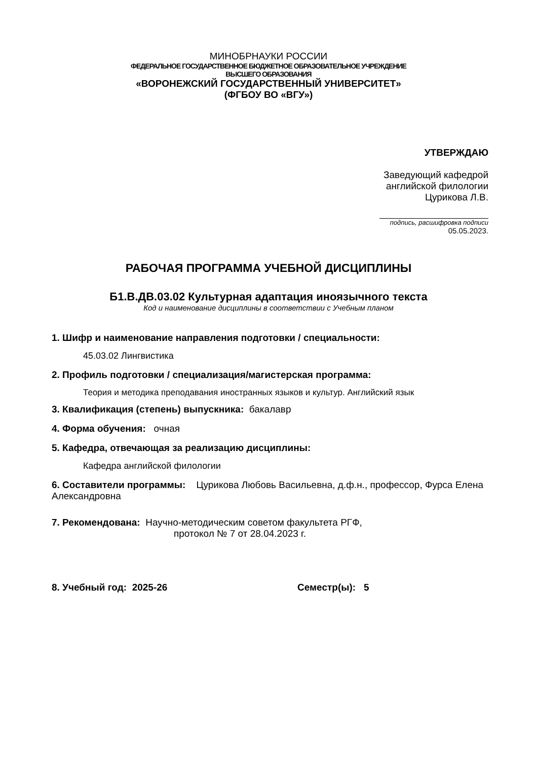МИНОБРНАУКИ РОССИИ
ФЕДЕРАЛЬНОЕ ГОСУДАРСТВЕННОЕ БЮДЖЕТНОЕ ОБРАЗОВАТЕЛЬНОЕ УЧРЕЖДЕНИЕ
ВЫСШЕГО ОБРАЗОВАНИЯ
«ВОРОНЕЖСКИЙ ГОСУДАРСТВЕННЫЙ УНИВЕРСИТЕТ»
(ФГБОУ ВО «ВГУ»)
УТВЕРЖДАЮ
Заведующий кафедрой
английской филологии
Цурикова Л.В.
подпись, расшифровка подписи
05.05.2023.
РАБОЧАЯ ПРОГРАММА УЧЕБНОЙ ДИСЦИПЛИНЫ
Б1.В.ДВ.03.02 Культурная адаптация иноязычного текста
Код и наименование дисциплины в соответствии с Учебным планом
1. Шифр и наименование направления подготовки / специальности:
45.03.02 Лингвистика
2. Профиль подготовки / специализация/магистерская программа:
Теория и методика преподавания иностранных языков и культур. Английский язык
3. Квалификация (степень) выпускника: бакалавр
4. Форма обучения: очная
5. Кафедра, отвечающая за реализацию дисциплины:
Кафедра английской филологии
6. Составители программы: Цурикова Любовь Васильевна, д.ф.н., профессор, Фурса Елена Александровна
7. Рекомендована: Научно-методическим советом факультета РГФ,
протокол № 7 от 28.04.2023 г.
8. Учебный год: 2025-26 Семестр(ы): 5